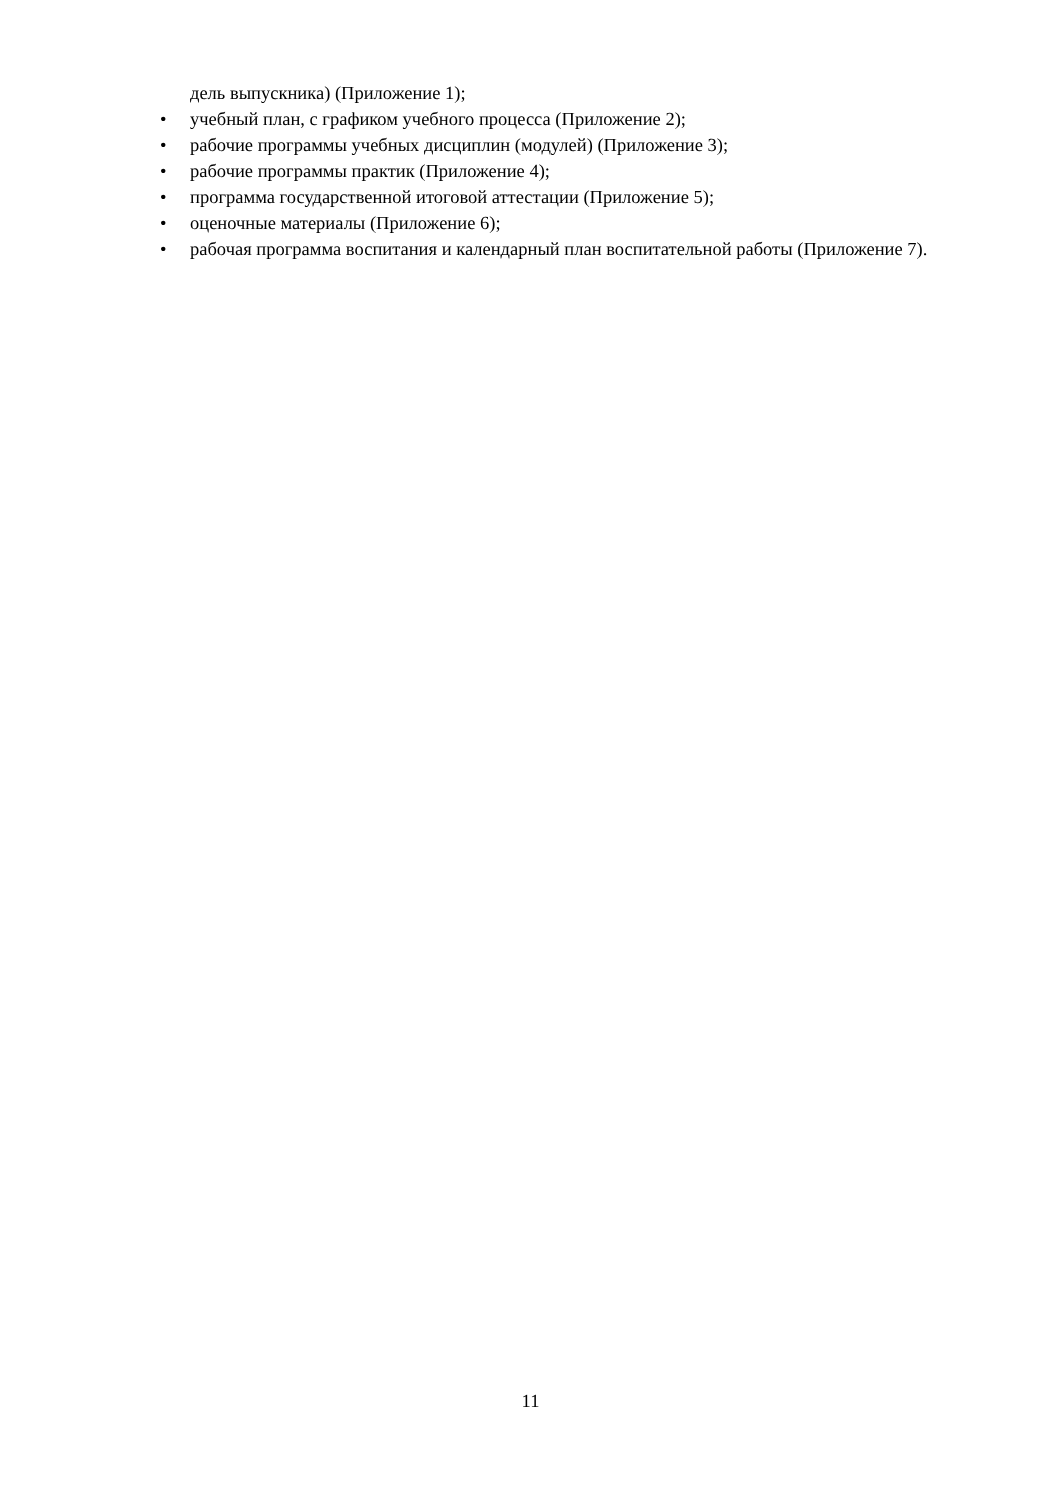дель выпускника) (Приложение 1);
• учебный план, с графиком учебного процесса (Приложение 2);
• рабочие программы учебных дисциплин (модулей) (Приложение 3);
• рабочие программы практик (Приложение 4);
• программа государственной итоговой аттестации (Приложение 5);
• оценочные материалы (Приложение 6);
• рабочая программа воспитания и календарный план воспитательной работы (Приложение 7).
11